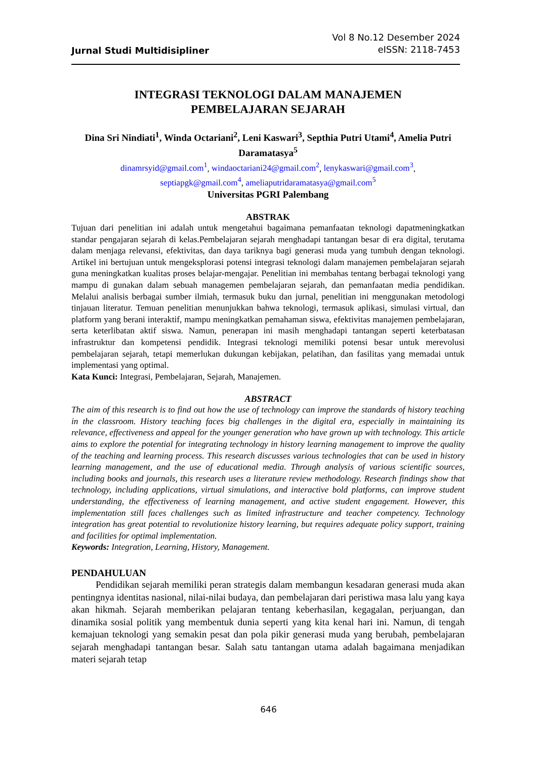Jurnal Studi Multidisipliner
Vol 8 No.12 Desember 2024
eISSN: 2118-7453
INTEGRASI TEKNOLOGI DALAM MANAJEMEN
PEMBELAJARAN SEJARAH
Dina Sri Nindiati<sup>1</sup>, Winda Octariani<sup>2</sup>, Leni Kaswari<sup>3</sup>, Septhia Putri Utami<sup>4</sup>, Amelia Putri Daramatasya<sup>5</sup>
dinamrsyid@gmail.com<sup>1</sup>, windaoctariani24@gmail.com<sup>2</sup>, lenykaswari@gmail.com<sup>3</sup>,
septiapgk@gmail.com<sup>4</sup>, ameliaputridaramatasya@gmail.com<sup>5</sup>
Universitas PGRI Palembang
ABSTRAK
Tujuan dari penelitian ini adalah untuk mengetahui bagaimana pemanfaatan teknologi dapatmeningkatkan standar pengajaran sejarah di kelas.Pembelajaran sejarah menghadapi tantangan besar di era digital, terutama dalam menjaga relevansi, efektivitas, dan daya tariknya bagi generasi muda yang tumbuh dengan teknologi. Artikel ini bertujuan untuk mengeksplorasi potensi integrasi teknologi dalam manajemen pembelajaran sejarah guna meningkatkan kualitas proses belajar-mengajar. Penelitian ini membahas tentang berbagai teknologi yang mampu di gunakan dalam sebuah managemen pembelajaran sejarah, dan pemanfaatan media pendidikan. Melalui analisis berbagai sumber ilmiah, termasuk buku dan jurnal, penelitian ini menggunakan metodologi tinjauan literatur. Temuan penelitian menunjukkan bahwa teknologi, termasuk aplikasi, simulasi virtual, dan platform yang berani interaktif, mampu meningkatkan pemahaman siswa, efektivitas manajemen pembelajaran, serta keterlibatan aktif siswa. Namun, penerapan ini masih menghadapi tantangan seperti keterbatasan infrastruktur dan kompetensi pendidik. Integrasi teknologi memiliki potensi besar untuk merevolusi pembelajaran sejarah, tetapi memerlukan dukungan kebijakan, pelatihan, dan fasilitas yang memadai untuk implementasi yang optimal.
Kata Kunci: Integrasi, Pembelajaran, Sejarah, Manajemen.
ABSTRACT
The aim of this research is to find out how the use of technology can improve the standards of history teaching in the classroom. History teaching faces big challenges in the digital era, especially in maintaining its relevance, effectiveness and appeal for the younger generation who have grown up with technology. This article aims to explore the potential for integrating technology in history learning management to improve the quality of the teaching and learning process. This research discusses various technologies that can be used in history learning management, and the use of educational media. Through analysis of various scientific sources, including books and journals, this research uses a literature review methodology. Research findings show that technology, including applications, virtual simulations, and interactive bold platforms, can improve student understanding, the effectiveness of learning management, and active student engagement. However, this implementation still faces challenges such as limited infrastructure and teacher competency. Technology integration has great potential to revolutionize history learning, but requires adequate policy support, training and facilities for optimal implementation.
Keywords: Integration, Learning, History, Management.
PENDAHULUAN
Pendidikan sejarah memiliki peran strategis dalam membangun kesadaran generasi muda akan pentingnya identitas nasional, nilai-nilai budaya, dan pembelajaran dari peristiwa masa lalu yang kaya akan hikmah. Sejarah memberikan pelajaran tentang keberhasilan, kegagalan, perjuangan, dan dinamika sosial politik yang membentuk dunia seperti yang kita kenal hari ini. Namun, di tengah kemajuan teknologi yang semakin pesat dan pola pikir generasi muda yang berubah, pembelajaran sejarah menghadapi tantangan besar. Salah satu tantangan utama adalah bagaimana menjadikan materi sejarah tetap
646